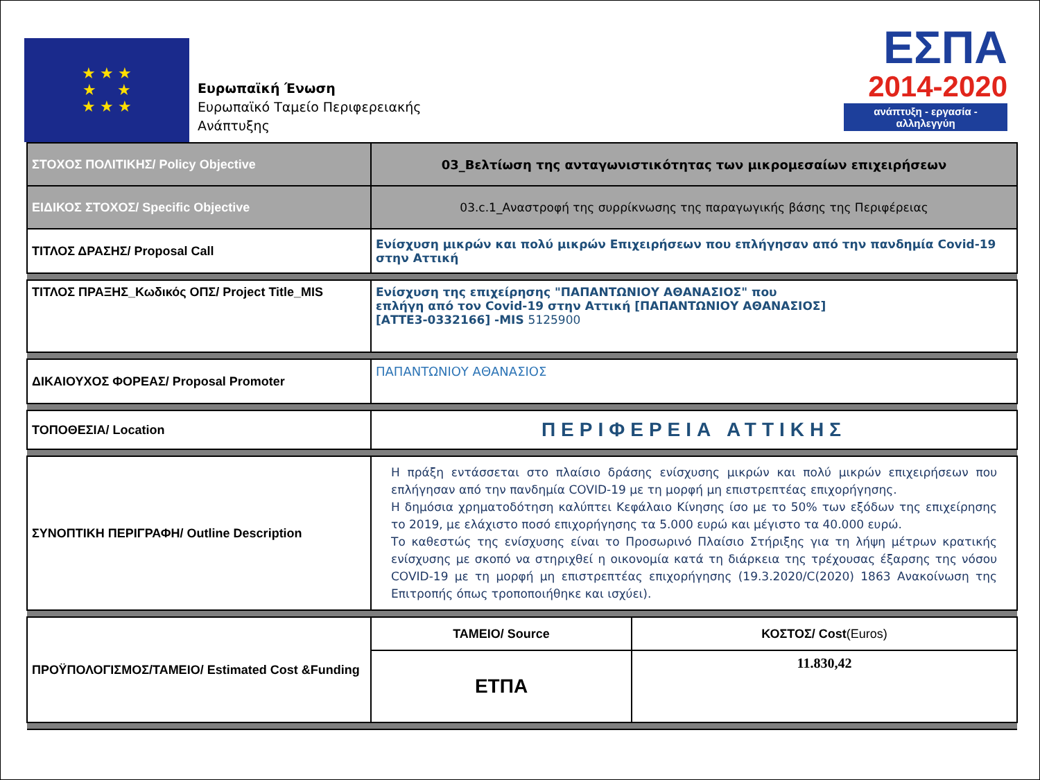★ ★ ★
★ ★
★ ★ ★
Ευρωπαϊκή Ένωση
Ευρωπαϊκό Ταμείο Περιφερειακής
Ανάπτυξης
ΕΣΠΑ
2014-2020
ανάπτυξη - εργασία - αλληλεγγύη
| ΣΤΟΧΟΣ ΠΟΛΙΤΙΚΗΣ/ Policy Objective | 03_Βελτίωση της ανταγωνιστικότητας των μικρομεσαίων επιχειρήσεων | |
| ΕΙΔΙΚΟΣ ΣΤΟΧΟΣ/ Specific Objective | 03.c.1_Αναστροφή της συρρίκνωσης της παραγωγικής βάσης της Περιφέρειας | |
| ΤΙΤΛΟΣ ΔΡΑΣΗΣ/ Proposal Call | Ενίσχυση μικρών και πολύ μικρών Επιχειρήσεων που επλήγησαν από την πανδημία Covid-19 στην Αττική | |
| ΤΙΤΛΟΣ ΠΡΑΞΗΣ_Κωδικός ΟΠΣ/ Project Title_MIS | Ενίσχυση της επιχείρησης "ΠΑΠΑΝΤΩΝΙΟΥ ΑΘΑΝΑΣΙΟΣ" που επλήγη από τον Covid-19 στην Αττική [ΠΑΠΑΝΤΩΝΙΟΥ ΑΘΑΝΑΣΙΟΣ] [ΑΤΤΕ3-0332166] -MIS 5125900 | |
| ΔΙΚΑΙΟΥΧΟΣ ΦΟΡΕΑΣ/ Proposal Promoter | ΠΑΠΑΝΤΩΝΙΟΥ ΑΘΑΝΑΣΙΟΣ | |
| ΤΟΠΟΘΕΣΙΑ/ Location | ΠΕΡΙΦΕΡΕΙΑ ΑΤΤΙΚΗΣ | |
| ΣΥΝΟΠΤΙΚΗ ΠΕΡΙΓΡΑΦΗ/ Outline Description | Η πράξη εντάσσεται στο πλαίσιο δράσης ενίσχυσης μικρών και πολύ μικρών επιχειρήσεων που επλήγησαν από την πανδημία COVID-19 με τη μορφή μη επιστρεπτέας επιχορήγησης. Η δημόσια χρηματοδότηση καλύπτει Κεφάλαιο Κίνησης ίσο με το 50% των εξόδων της επιχείρησης το 2019, με ελάχιστο ποσό επιχορήγησης τα 5.000 ευρώ και μέγιστο τα 40.000 ευρώ. Το καθεστώς της ενίσχυσης είναι το Προσωρινό Πλαίσιο Στήριξης για τη λήψη μέτρων κρατικής ενίσχυσης με σκοπό να στηριχθεί η οικονομία κατά τη διάρκεια της τρέχουσας έξαρσης της νόσου COVID-19 με τη μορφή μη επιστρεπτέας επιχορήγησης (19.3.2020/C(2020) 1863 Ανακοίνωση της Επιτροπής όπως τροποποιήθηκε και ισχύει). | |
| ΠΡΟΫΠΟΛΟΓΙΣΜΟΣ/ΤΑΜΕΙΟ/ Estimated Cost &Funding | ΤΑΜΕΙΟ/ Source | ΚΟΣΤΟΣ/ Cost (Euros) |
| | ΕΤΠΑ | 11.830,42 |